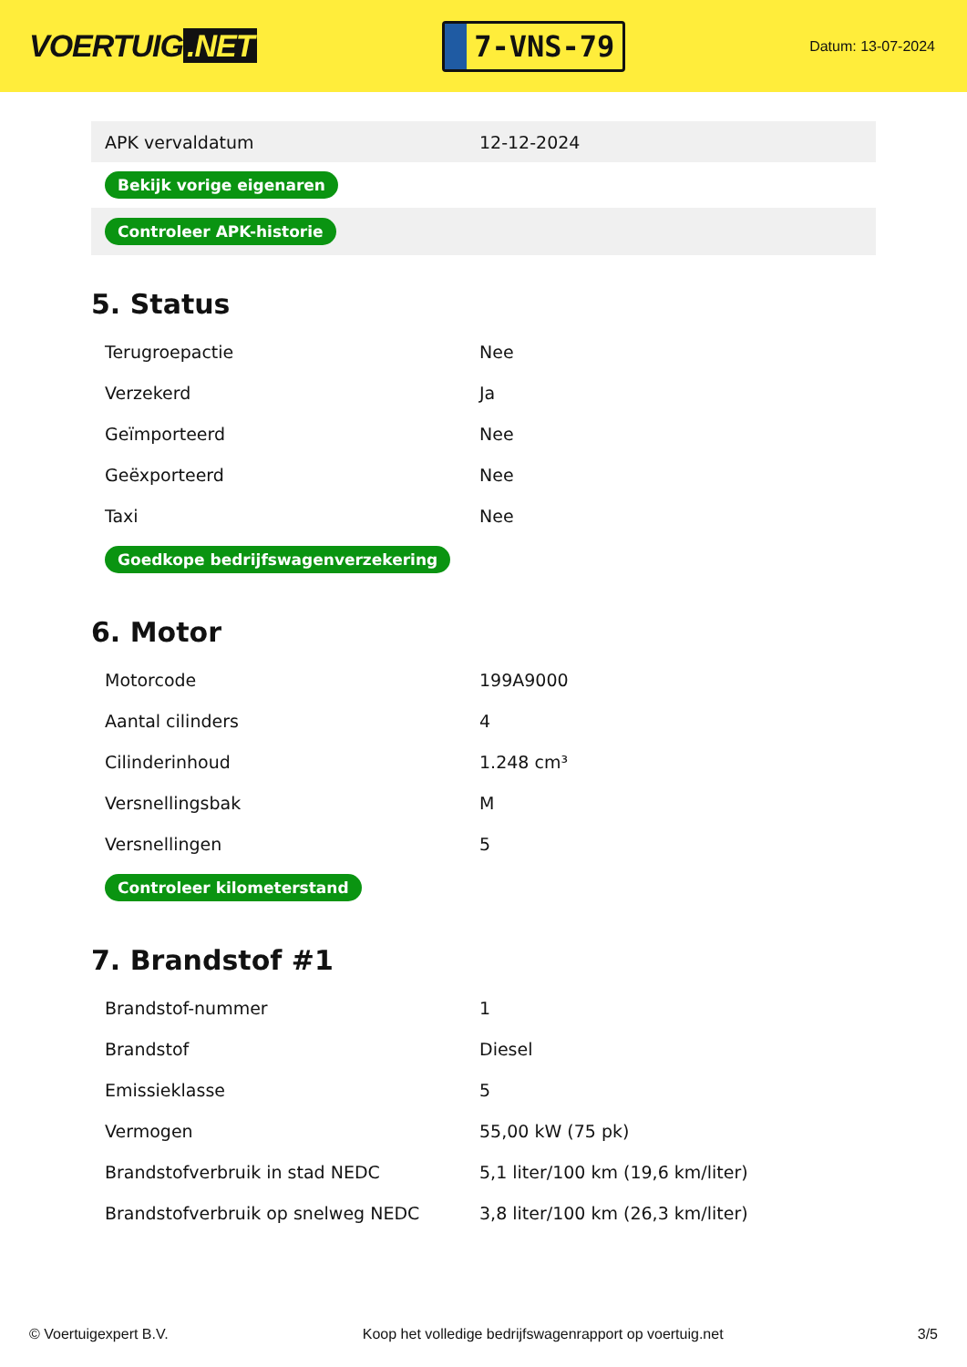VOERTUIG.NET
7-VNS-79
Datum: 13-07-2024
| APK vervaldatum | 12-12-2024 |
| Bekijk vorige eigenaren | |
| Controleer APK-historie | |
5. Status
| Terugroepactie | Nee |
| Verzekerd | Ja |
| Geïmporteerd | Nee |
| Geëxporteerd | Nee |
| Taxi | Nee |
| Goedkope bedrijfswagenverzekering | |
6. Motor
| Motorcode | 199A9000 |
| Aantal cilinders | 4 |
| Cilinderinhoud | 1.248 cm³ |
| Versnellingsbak | M |
| Versnellingen | 5 |
| Controleer kilometerstand | |
7. Brandstof #1
| Brandstof-nummer | 1 |
| Brandstof | Diesel |
| Emissieklasse | 5 |
| Vermogen | 55,00 kW (75 pk) |
| Brandstofverbruik in stad NEDC | 5,1 liter/100 km (19,6 km/liter) |
| Brandstofverbruik op snelweg NEDC | 3,8 liter/100 km (26,3 km/liter) |
© Voertuigexpert B.V. Koop het volledige bedrijfswagenrapport op voertuig.net 3/5